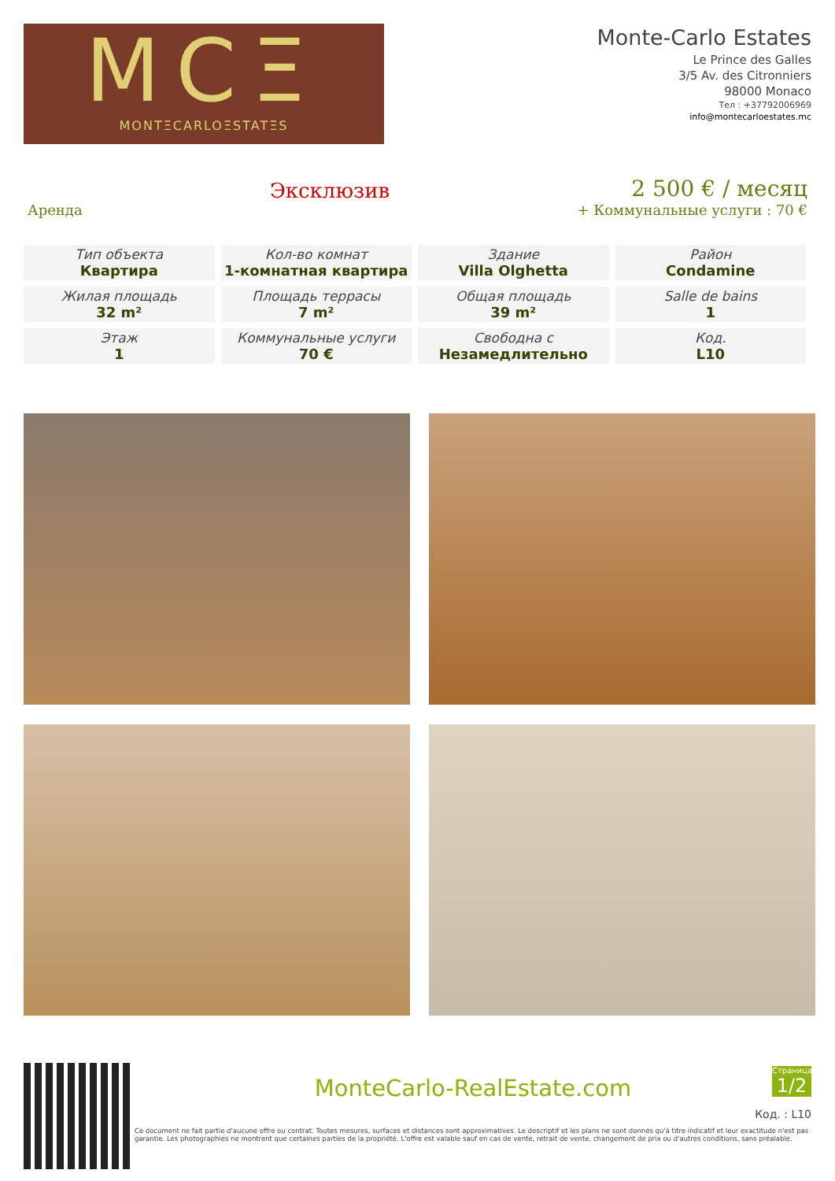MCΞ
MONTΞCARLOΞSTATΞS
Monte-Carlo Estates
Le Prince des Galles
3/5 Av. des Citronniers
98000 Monaco
Тел : +37792006969
info@montecarloestates.mc
Аренда
Эксклюзив
2 500 € / месяц
+ Коммунальные услуги : 70 €
| Тип объекта Квартира | Кол-во комнат 1-комнатная квартира | Здание Villa Olghetta | Район Condamine |
| Жилая площадь 32 m² | Площадь террасы 7 m² | Общая площадь 39 m² | Salle de bains 1 |
| Этаж 1 | Коммунальные услуги 70 € | Свободна с Незамедлительно | Код. L10 |
MonteCarlo-RealEstate.com
Страница
1/2
Код. : L10
Ce document ne fait partie d'aucune offre ou contrat. Toutes mesures, surfaces et distances sont approximatives. Le descriptif et les plans ne sont donnés qu'à titre indicatif et leur exactitude n'est pas garantie. Les photographies ne montrent que certaines parties de la propriété. L'offre est valable sauf en cas de vente, retrait de vente, changement de prix ou d'autres conditions, sans préalable.